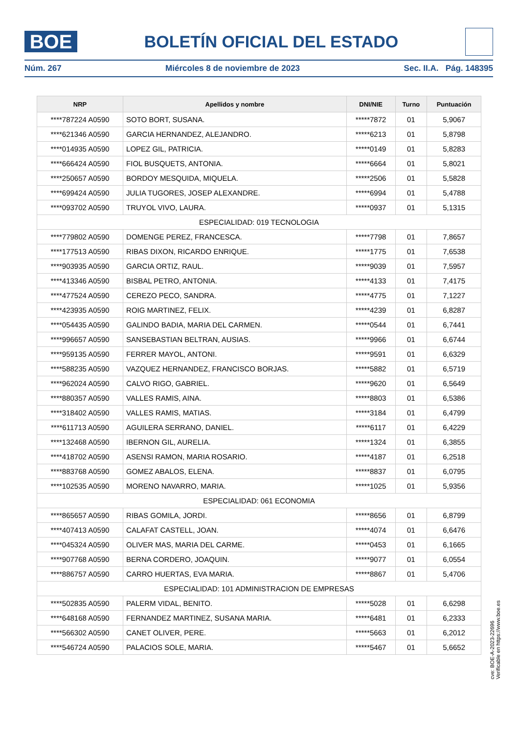BOE
BOLETÍN OFICIAL DEL ESTADO
Núm. 267 Miércoles 8 de noviembre de 2023 Sec. II.A. Pág. 148395
| NRP | Apellidos y nombre | DNI/NIE | Turno | Puntuación |
| --- | --- | --- | --- | --- |
| ****787224 A0590 | SOTO BORT, SUSANA. | *****7872 | 01 | 5,9067 |
| ****621346 A0590 | GARCIA HERNANDEZ, ALEJANDRO. | *****6213 | 01 | 5,8798 |
| ****014935 A0590 | LOPEZ GIL, PATRICIA. | *****0149 | 01 | 5,8283 |
| ****666424 A0590 | FIOL BUSQUETS, ANTONIA. | *****6664 | 01 | 5,8021 |
| ****250657 A0590 | BORDOY MESQUIDA, MIQUELA. | *****2506 | 01 | 5,5828 |
| ****699424 A0590 | JULIA TUGORES, JOSEP ALEXANDRE. | *****6994 | 01 | 5,4788 |
| ****093702 A0590 | TRUYOL VIVO, LAURA. | *****0937 | 01 | 5,1315 |
| ESPECIALIDAD: 019 TECNOLOGIA | | | | |
| ****779802 A0590 | DOMENGE PEREZ, FRANCESCA. | *****7798 | 01 | 7,8657 |
| ****177513 A0590 | RIBAS DIXON, RICARDO ENRIQUE. | *****1775 | 01 | 7,6538 |
| ****903935 A0590 | GARCIA ORTIZ, RAUL. | *****9039 | 01 | 7,5957 |
| ****413346 A0590 | BISBAL PETRO, ANTONIA. | *****4133 | 01 | 7,4175 |
| ****477524 A0590 | CEREZO PECO, SANDRA. | *****4775 | 01 | 7,1227 |
| ****423935 A0590 | ROIG MARTINEZ, FELIX. | *****4239 | 01 | 6,8287 |
| ****054435 A0590 | GALINDO BADIA, MARIA DEL CARMEN. | *****0544 | 01 | 6,7441 |
| ****996657 A0590 | SANSEBASTIAN BELTRAN, AUSIAS. | *****9966 | 01 | 6,6744 |
| ****959135 A0590 | FERRER MAYOL, ANTONI. | *****9591 | 01 | 6,6329 |
| ****588235 A0590 | VAZQUEZ HERNANDEZ, FRANCISCO BORJAS. | *****5882 | 01 | 6,5719 |
| ****962024 A0590 | CALVO RIGO, GABRIEL. | *****9620 | 01 | 6,5649 |
| ****880357 A0590 | VALLES RAMIS, AINA. | *****8803 | 01 | 6,5386 |
| ****318402 A0590 | VALLES RAMIS, MATIAS. | *****3184 | 01 | 6,4799 |
| ****611713 A0590 | AGUILERA SERRANO, DANIEL. | *****6117 | 01 | 6,4229 |
| ****132468 A0590 | IBERNON GIL, AURELIA. | *****1324 | 01 | 6,3855 |
| ****418702 A0590 | ASENSI RAMON, MARIA ROSARIO. | *****4187 | 01 | 6,2518 |
| ****883768 A0590 | GOMEZ ABALOS, ELENA. | *****8837 | 01 | 6,0795 |
| ****102535 A0590 | MORENO NAVARRO, MARIA. | *****1025 | 01 | 5,9356 |
| ESPECIALIDAD: 061 ECONOMIA | | | | |
| ****865657 A0590 | RIBAS GOMILA, JORDI. | *****8656 | 01 | 6,8799 |
| ****407413 A0590 | CALAFAT CASTELL, JOAN. | *****4074 | 01 | 6,6476 |
| ****045324 A0590 | OLIVER MAS, MARIA DEL CARME. | *****0453 | 01 | 6,1665 |
| ****907768 A0590 | BERNA CORDERO, JOAQUIN. | *****9077 | 01 | 6,0554 |
| ****886757 A0590 | CARRO HUERTAS, EVA MARIA. | *****8867 | 01 | 5,4706 |
| ESPECIALIDAD: 101 ADMINISTRACION DE EMPRESAS | | | | |
| ****502835 A0590 | PALERM VIDAL, BENITO. | *****5028 | 01 | 6,6298 |
| ****648168 A0590 | FERNANDEZ MARTINEZ, SUSANA MARIA. | *****6481 | 01 | 6,2333 |
| ****566302 A0590 | CANET OLIVER, PERE. | *****5663 | 01 | 6,2012 |
| ****546724 A0590 | PALACIOS SOLE, MARIA. | *****5467 | 01 | 5,6652 |
cve: BOE-A-2023-22696
Verificable en https://www.boe.es